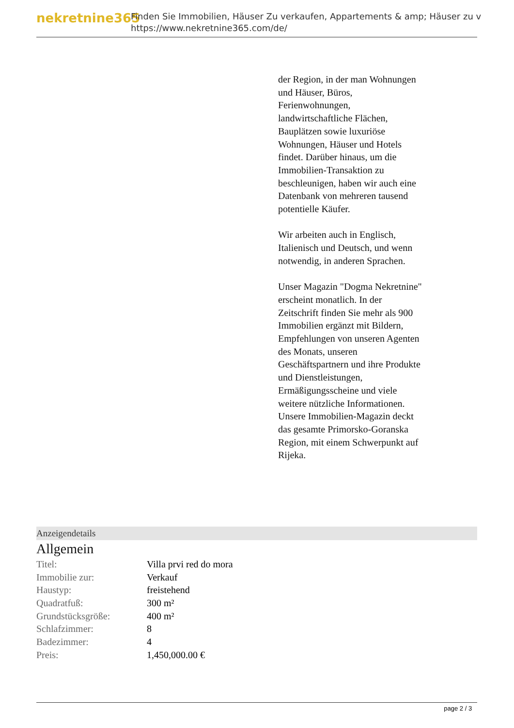nekretnine365
Finden Sie Immobilien, Häuser Zu verkaufen, Appartements & amp; Häuser zu v
https://www.nekretnine365.com/de/
der Region, in der man Wohnungen und Häuser, Büros, Ferienwohnungen, landwirtschaftliche Flächen, Bauplätzen sowie luxuriöse Wohnungen, Häuser und Hotels findet. Darüber hinaus, um die Immobilien-Transaktion zu beschleunigen, haben wir auch eine Datenbank von mehreren tausend potentielle Käufer.
Wir arbeiten auch in Englisch, Italienisch und Deutsch, und wenn notwendig, in anderen Sprachen.
Unser Magazin "Dogma Nekretnine" erscheint monatlich. In der Zeitschrift finden Sie mehr als 900 Immobilien ergänzt mit Bildern, Empfehlungen von unseren Agenten des Monats, unseren Geschäftspartnern und ihre Produkte und Dienstleistungen, Ermäßigungsscheine und viele weitere nützliche Informationen. Unsere Immobilien-Magazin deckt das gesamte Primorsko-Goranska Region, mit einem Schwerpunkt auf Rijeka.
Anzeigendetails
Allgemein
| Titel: | Villa prvi red do mora |
| Immobilie zur: | Verkauf |
| Haustyp: | freistehend |
| Quadratfuß: | 300 m² |
| Grundstücksgröße: | 400 m² |
| Schlafzimmer: | 8 |
| Badezimmer: | 4 |
| Preis: | 1,450,000.00 € |
page 2 / 3